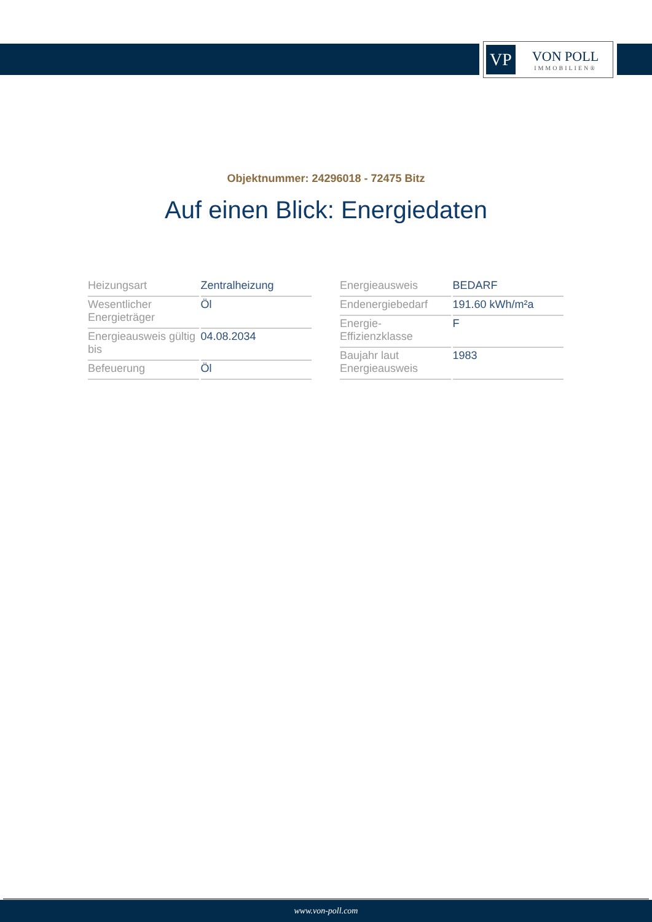VP
VON POLL
IMMOBILIEN®
Objektnummer: 24296018 - 72475 Bitz
Auf einen Blick: Energiedaten
| Heizungsart | Zentralheizung |
| Wesentlicher Energieträger | Öl |
| Energieausweis gültig bis | 04.08.2034 |
| Befeuerung | Öl |
| Energieausweis | BEDARF |
| Endenergiebedarf | 191.60 kWh/m²a |
| Energie-Effizienzklasse | F |
| Baujahr laut Energieausweis | 1983 |
www.von-poll.com